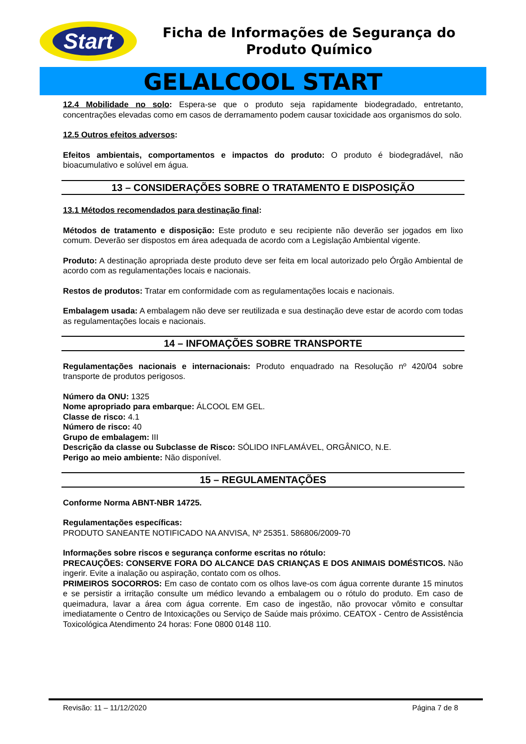Start
Ficha de Informações de Segurança do Produto Químico
GELALCOOL START
12.4 Mobilidade no solo: Espera-se que o produto seja rapidamente biodegradado, entretanto, concentrações elevadas como em casos de derramamento podem causar toxicidade aos organismos do solo.
12.5 Outros efeitos adversos:
Efeitos ambientais, comportamentos e impactos do produto: O produto é biodegradável, não bioacumulativo e solúvel em água.
13 – CONSIDERAÇÕES SOBRE O TRATAMENTO E DISPOSIÇÃO
13.1 Métodos recomendados para destinação final:
Métodos de tratamento e disposição: Este produto e seu recipiente não deverão ser jogados em lixo comum. Deverão ser dispostos em área adequada de acordo com a Legislação Ambiental vigente.
Produto: A destinação apropriada deste produto deve ser feita em local autorizado pelo Órgão Ambiental de acordo com as regulamentações locais e nacionais.
Restos de produtos: Tratar em conformidade com as regulamentações locais e nacionais.
Embalagem usada: A embalagem não deve ser reutilizada e sua destinação deve estar de acordo com todas as regulamentações locais e nacionais.
14 – INFOMAÇÕES SOBRE TRANSPORTE
Regulamentações nacionais e internacionais: Produto enquadrado na Resolução nº 420/04 sobre transporte de produtos perigosos.
Número da ONU: 1325
Nome apropriado para embarque: ÁLCOOL EM GEL.
Classe de risco: 4.1
Número de risco: 40
Grupo de embalagem: III
Descrição da classe ou Subclasse de Risco: SÓLIDO INFLAMÁVEL, ORGÂNICO, N.E.
Perigo ao meio ambiente: Não disponível.
15 – REGULAMENTAÇÕES
Conforme Norma ABNT-NBR 14725.
Regulamentações específicas:
PRODUTO SANEANTE NOTIFICADO NA ANVISA, Nº 25351. 586806/2009-70
Informações sobre riscos e segurança conforme escritas no rótulo:
PRECAUÇÕES: CONSERVE FORA DO ALCANCE DAS CRIANÇAS E DOS ANIMAIS DOMÉSTICOS. Não ingerir. Evite a inalação ou aspiração, contato com os olhos.
PRIMEIROS SOCORROS: Em caso de contato com os olhos lave-os com água corrente durante 15 minutos e se persistir a irritação consulte um médico levando a embalagem ou o rótulo do produto. Em caso de queimadura, lavar a área com água corrente. Em caso de ingestão, não provocar vômito e consultar imediatamente o Centro de Intoxicações ou Serviço de Saúde mais próximo. CEATOX - Centro de Assistência Toxicológica Atendimento 24 horas: Fone 0800 0148 110.
Revisão: 11 – 11/12/2020 Página 7 de 8